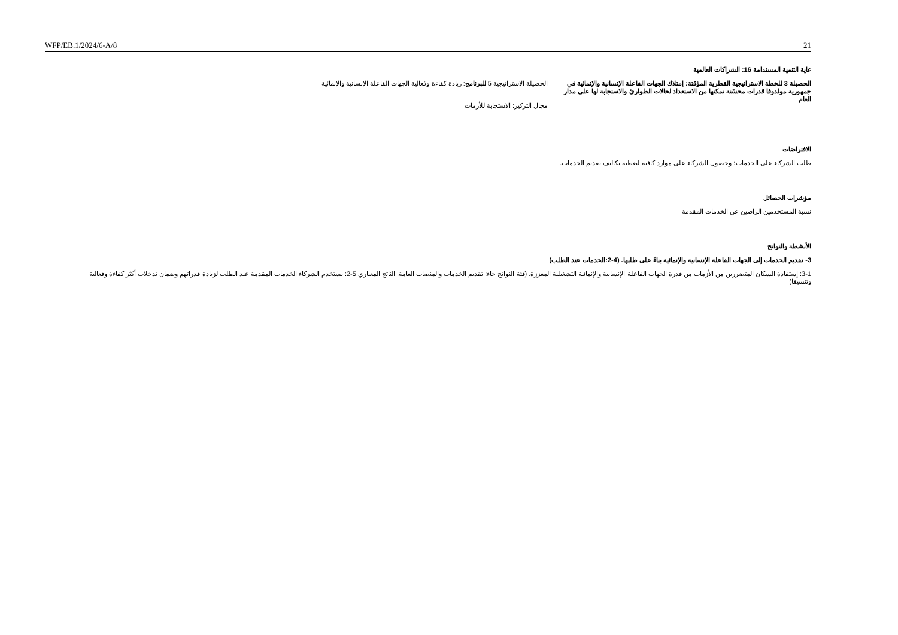WFP/EB.1/2024/6-A/8 21
غاية التنمية المستدامة 16: الشراكات العالمية
الحصيلة 3 للخطة الاستراتيجية القطرية المؤقتة: إمتلاك الجهات الفاعلة الإنسانية والإنمائية في جمهورية مولدوفا قدرات محسّنة تمكنها من الاستعداد لحالات الطوارئ والاستجابة لها على مدار العام
الحصيلة الاستراتيجية 5 للبرنامج: زيادة كفاءة وفعالية الجهات الفاعلة الإنسانية والإنمائية
مجال التركيز: الاستجابة للأزمات
الافتراضات
طلب الشركاء على الخدمات؛ وحصول الشركاء على موارد كافية لتغطية تكاليف تقديم الخدمات.
مؤشرات الحصائل
نسبة المستخدمين الراضين عن الخدمات المقدمة
الأنشطة والنواتج
3- تقديم الخدمات إلى الجهات الفاعلة الإنسانية والإنمائية بناءً على طلبها. (4-2:الخدمات عند الطلب)
3-1: إستفادة السكان المتضررين من الأزمات من قدرة الجهات الفاعلة الإنسانية والإنمائية التشغيلية المعززة. (فئة النواتج حاء: تقديم الخدمات والمنصات العامة. الناتج المعياري 5-2: يستخدم الشركاء الخدمات المقدمة عند الطلب لزيادة قدراتهم وضمان تدخلات أكثر كفاءة وفعالية وتنسيقا)